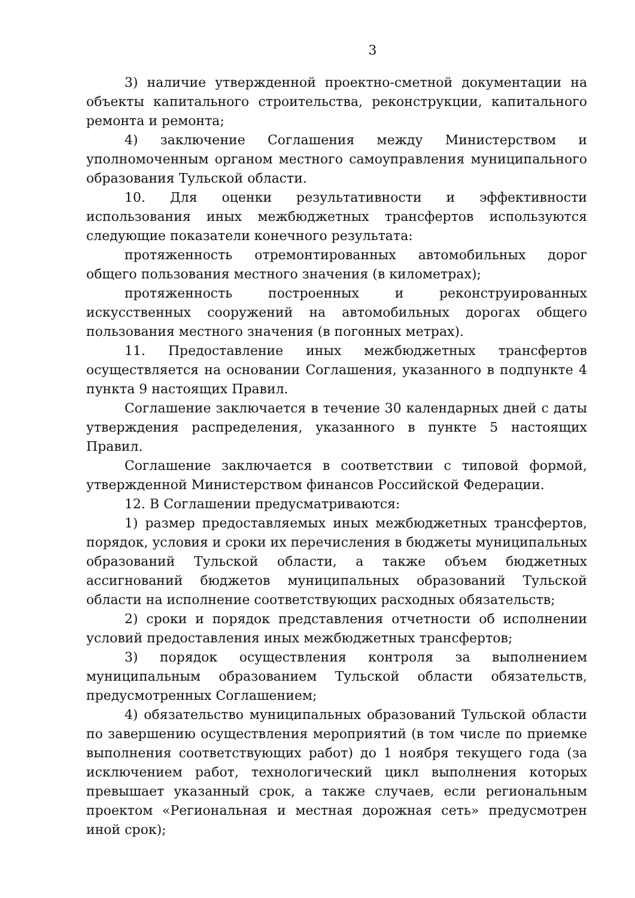3
3) наличие утвержденной проектно-сметной документации на объекты капитального строительства, реконструкции, капитального ремонта и ремонта;
4) заключение Соглашения между Министерством и уполномоченным органом местного самоуправления муниципального образования Тульской области.
10. Для оценки результативности и эффективности использования иных межбюджетных трансфертов используются следующие показатели конечного результата:
протяженность отремонтированных автомобильных дорог общего пользования местного значения (в километрах);
протяженность построенных и реконструированных искусственных сооружений на автомобильных дорогах общего пользования местного значения (в погонных метрах).
11. Предоставление иных межбюджетных трансфертов осуществляется на основании Соглашения, указанного в подпункте 4 пункта 9 настоящих Правил.
Соглашение заключается в течение 30 календарных дней с даты утверждения распределения, указанного в пункте 5 настоящих Правил.
Соглашение заключается в соответствии с типовой формой, утвержденной Министерством финансов Российской Федерации.
12. В Соглашении предусматриваются:
1) размер предоставляемых иных межбюджетных трансфертов, порядок, условия и сроки их перечисления в бюджеты муниципальных образований Тульской области, а также объем бюджетных ассигнований бюджетов муниципальных образований Тульской области на исполнение соответствующих расходных обязательств;
2) сроки и порядок представления отчетности об исполнении условий предоставления иных межбюджетных трансфертов;
3) порядок осуществления контроля за выполнением муниципальным образованием Тульской области обязательств, предусмотренных Соглашением;
4) обязательство муниципальных образований Тульской области по завершению осуществления мероприятий (в том числе по приемке выполнения соответствующих работ) до 1 ноября текущего года (за исключением работ, технологический цикл выполнения которых превышает указанный срок, а также случаев, если региональным проектом «Региональная и местная дорожная сеть» предусмотрен иной срок);